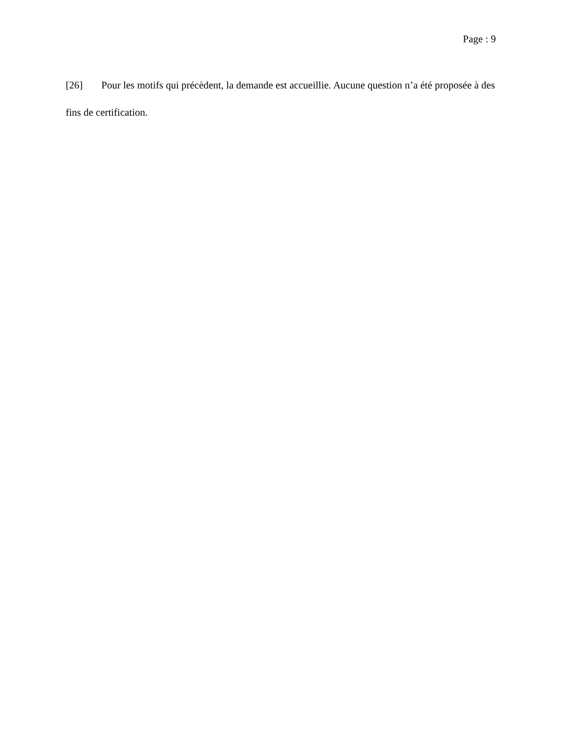Page : 9
[26] Pour les motifs qui précèdent, la demande est accueillie. Aucune question n’a été proposée à des fins de certification.